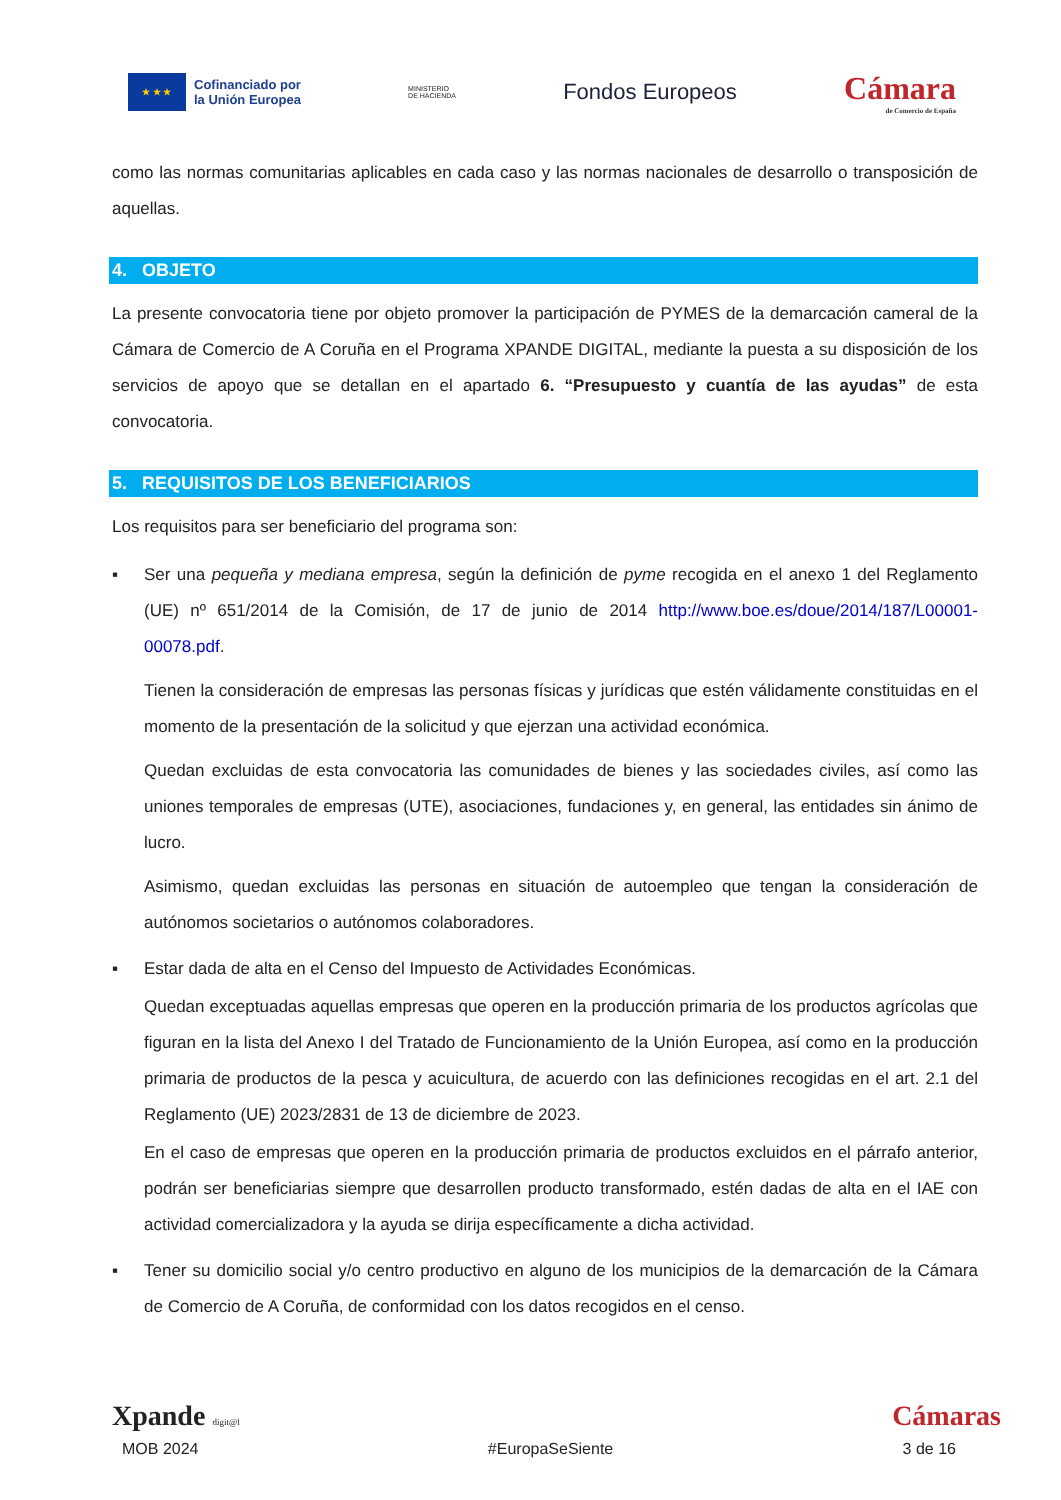★ ★ ★
Cofinanciado por
la Unión Europea
MINISTERIO
DE HACIENDA
Fondos Europeos
Cámara
de Comercio de España
como las normas comunitarias aplicables en cada caso y las normas nacionales de desarrollo o transposición de aquellas.
4. OBJETO
La presente convocatoria tiene por objeto promover la participación de PYMES de la demarcación cameral de la Cámara de Comercio de A Coruña en el Programa XPANDE DIGITAL, mediante la puesta a su disposición de los servicios de apoyo que se detallan en el apartado 6. “Presupuesto y cuantía de las ayudas” de esta convocatoria.
5. REQUISITOS DE LOS BENEFICIARIOS
Los requisitos para ser beneficiario del programa son:
▪ Ser una pequeña y mediana empresa, según la definición de pyme recogida en el anexo 1 del Reglamento (UE) nº 651/2014 de la Comisión, de 17 de junio de 2014 http://www.boe.es/doue/2014/187/L00001-00078.pdf.
Tienen la consideración de empresas las personas físicas y jurídicas que estén válidamente constituidas en el momento de la presentación de la solicitud y que ejerzan una actividad económica.
Quedan excluidas de esta convocatoria las comunidades de bienes y las sociedades civiles, así como las uniones temporales de empresas (UTE), asociaciones, fundaciones y, en general, las entidades sin ánimo de lucro.
Asimismo, quedan excluidas las personas en situación de autoempleo que tengan la consideración de autónomos societarios o autónomos colaboradores.
▪ Estar dada de alta en el Censo del Impuesto de Actividades Económicas.
Quedan exceptuadas aquellas empresas que operen en la producción primaria de los productos agrícolas que figuran en la lista del Anexo I del Tratado de Funcionamiento de la Unión Europea, así como en la producción primaria de productos de la pesca y acuicultura, de acuerdo con las definiciones recogidas en el art. 2.1 del Reglamento (UE) 2023/2831 de 13 de diciembre de 2023.
En el caso de empresas que operen en la producción primaria de productos excluidos en el párrafo anterior, podrán ser beneficiarias siempre que desarrollen producto transformado, estén dadas de alta en el IAE con actividad comercializadora y la ayuda se dirija específicamente a dicha actividad.
▪ Tener su domicilio social y/o centro productivo en alguno de los municipios de la demarcación de la Cámara de Comercio de A Coruña, de conformidad con los datos recogidos en el censo.
Xpande digit@l Cámaras
MOB 2024 #EuropaSeSiente 3 de 16